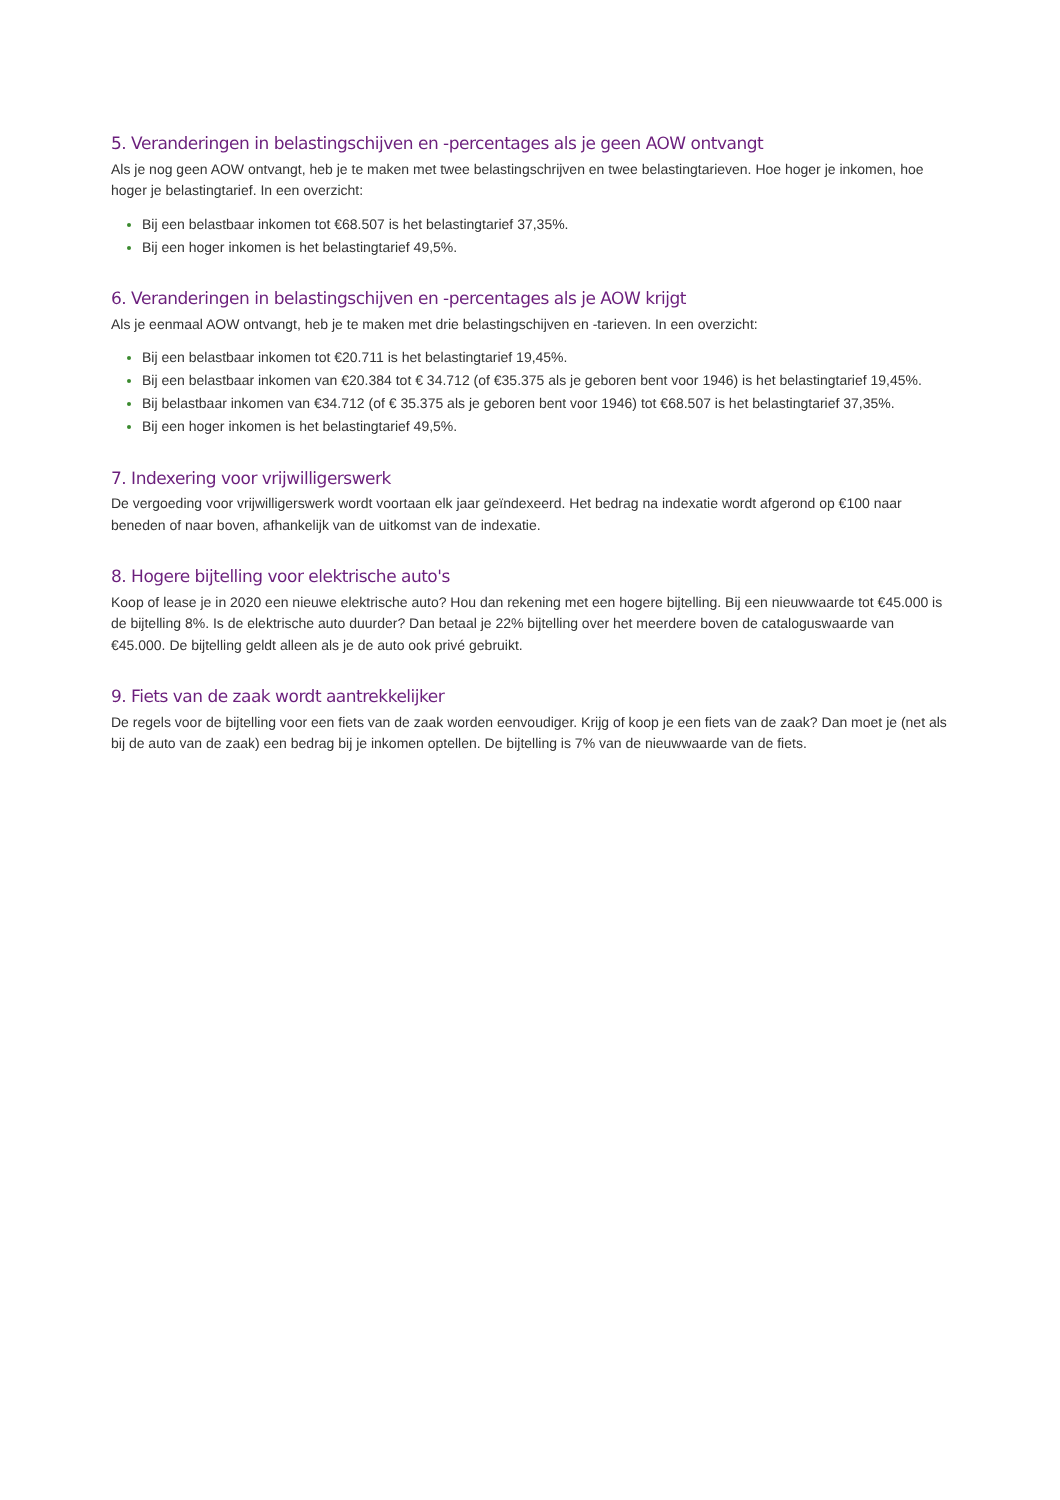5. Veranderingen in belastingschijven en -percentages als je geen AOW ontvangt
Als je nog geen AOW ontvangt, heb je te maken met twee belastingschrijven en twee belastingtarieven. Hoe hoger je inkomen, hoe hoger je belastingtarief. In een overzicht:
Bij een belastbaar inkomen tot €68.507 is het belastingtarief 37,35%.
Bij een hoger inkomen is het belastingtarief 49,5%.
6. Veranderingen in belastingschijven en -percentages als je AOW krijgt
Als je eenmaal AOW ontvangt, heb je te maken met drie belastingschijven en -tarieven. In een overzicht:
Bij een belastbaar inkomen tot €20.711 is het belastingtarief 19,45%.
Bij een belastbaar inkomen van €20.384 tot € 34.712 (of €35.375 als je geboren bent voor 1946) is het belastingtarief 19,45%.
Bij belastbaar inkomen van €34.712 (of € 35.375 als je geboren bent voor 1946) tot €68.507 is het belastingtarief 37,35%.
Bij een hoger inkomen is het belastingtarief 49,5%.
7. Indexering voor vrijwilligerswerk
De vergoeding voor vrijwilligerswerk wordt voortaan elk jaar geïndexeerd. Het bedrag na indexatie wordt afgerond op €100 naar beneden of naar boven, afhankelijk van de uitkomst van de indexatie.
8. Hogere bijtelling voor elektrische auto's
Koop of lease je in 2020 een nieuwe elektrische auto? Hou dan rekening met een hogere bijtelling. Bij een nieuwwaarde tot €45.000 is de bijtelling 8%. Is de elektrische auto duurder? Dan betaal je 22% bijtelling over het meerdere boven de cataloguswaarde van €45.000. De bijtelling geldt alleen als je de auto ook privé gebruikt.
9. Fiets van de zaak wordt aantrekkelijker
De regels voor de bijtelling voor een fiets van de zaak worden eenvoudiger. Krijg of koop je een fiets van de zaak? Dan moet je (net als bij de auto van de zaak) een bedrag bij je inkomen optellen. De bijtelling is 7% van de nieuwwaarde van de fiets.